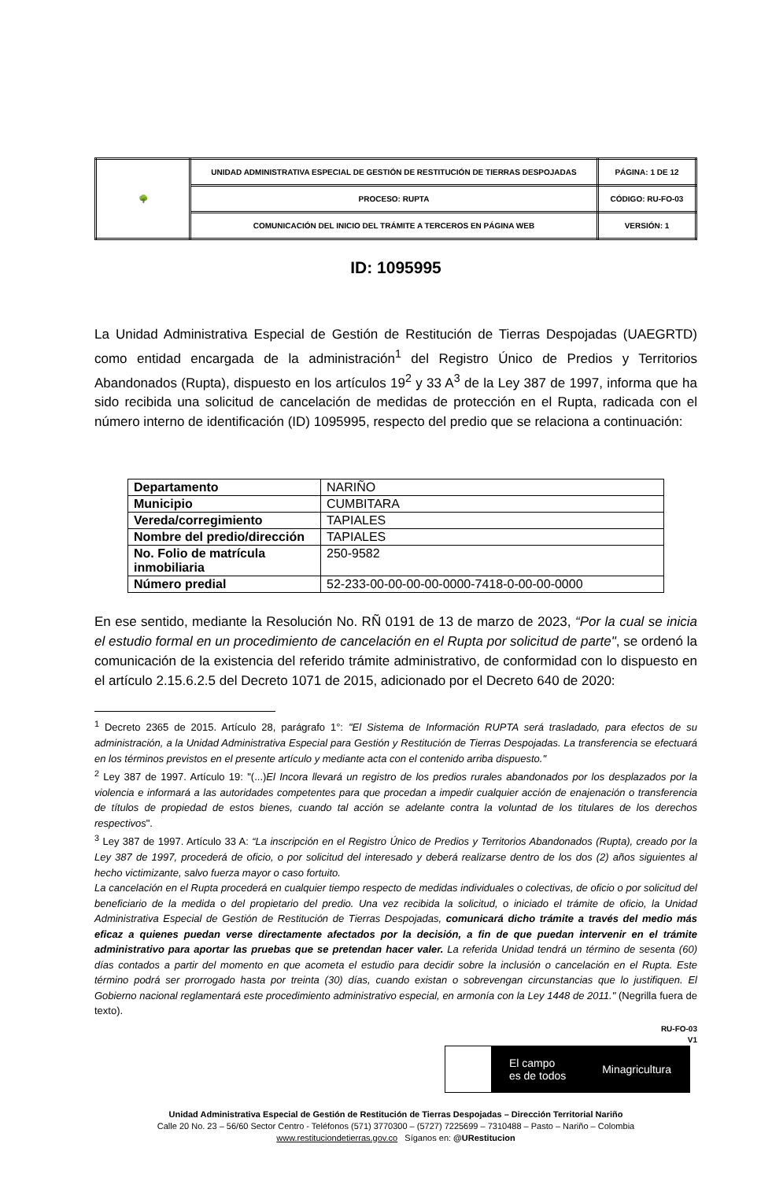| 🌳 | UNIDAD ADMINISTRATIVA ESPECIAL DE GESTIÓN DE RESTITUCIÓN DE TIERRAS DESPOJADAS | PÁGINA: 1 DE 12 |
| | PROCESO: RUPTA | CÓDIGO: RU-FO-03 |
| | COMUNICACIÓN DEL INICIO DEL TRÁMITE A TERCEROS EN PÁGINA WEB | VERSIÓN: 1 |
ID: 1095995
La Unidad Administrativa Especial de Gestión de Restitución de Tierras Despojadas (UAEGRTD) como entidad encargada de la administración<sup>1</sup> del Registro Único de Predios y Territorios Abandonados (Rupta), dispuesto en los artículos 19<sup>2</sup> y 33 A<sup>3</sup> de la Ley 387 de 1997, informa que ha sido recibida una solicitud de cancelación de medidas de protección en el Rupta, radicada con el número interno de identificación (ID) 1095995, respecto del predio que se relaciona a continuación:
| Departamento | NARIÑO |
| Municipio | CUMBITARA |
| Vereda/corregimiento | TAPIALES |
| Nombre del predio/dirección | TAPIALES |
| No. Folio de matrícula inmobiliaria | 250-9582 |
| Número predial | 52-233-00-00-00-00-0000-7418-0-00-00-0000 |
En ese sentido, mediante la Resolución No. RÑ 0191 de 13 de marzo de 2023, “Por la cual se inicia el estudio formal en un procedimiento de cancelación en el Rupta por solicitud de parte", se ordenó la comunicación de la existencia del referido trámite administrativo, de conformidad con lo dispuesto en el artículo 2.15.6.2.5 del Decreto 1071 de 2015, adicionado por el Decreto 640 de 2020:
<sup>1</sup> Decreto 2365 de 2015. Artículo 28, parágrafo 1°: "El Sistema de Información RUPTA será trasladado, para efectos de su administración, a la Unidad Administrativa Especial para Gestión y Restitución de Tierras Despojadas. La transferencia se efectuará en los términos previstos en el presente artículo y mediante acta con el contenido arriba dispuesto."
<sup>2</sup> Ley 387 de 1997. Artículo 19: "(...)El Incora llevará un registro de los predios rurales abandonados por los desplazados por la violencia e informará a las autoridades competentes para que procedan a impedir cualquier acción de enajenación o transferencia de títulos de propiedad de estos bienes, cuando tal acción se adelante contra la voluntad de los titulares de los derechos respectivos".
<sup>3</sup> Ley 387 de 1997. Artículo 33 A: “La inscripción en el Registro Único de Predios y Territorios Abandonados (Rupta), creado por la Ley 387 de 1997, procederá de oficio, o por solicitud del interesado y deberá realizarse dentro de los dos (2) años siguientes al hecho victimizante, salvo fuerza mayor o caso fortuito.
La cancelación en el Rupta procederá en cualquier tiempo respecto de medidas individuales o colectivas, de oficio o por solicitud del beneficiario de la medida o del propietario del predio. Una vez recibida la solicitud, o iniciado el trámite de oficio, la Unidad Administrativa Especial de Gestión de Restitución de Tierras Despojadas, comunicará dicho trámite a través del medio más eficaz a quienes puedan verse directamente afectados por la decisión, a fin de que puedan intervenir en el trámite administrativo para aportar las pruebas que se pretendan hacer valer. La referida Unidad tendrá un término de sesenta (60) días contados a partir del momento en que acometa el estudio para decidir sobre la inclusión o cancelación en el Rupta. Este término podrá ser prorrogado hasta por treinta (30) días, cuando existan o sobrevengan circunstancias que lo justifiquen. El Gobierno nacional reglamentará este procedimiento administrativo especial, en armonía con la Ley 1448 de 2011." (Negrilla fuera de texto).
RU-FO-03
V1
El campo
es de todos Minagricultura
Unidad Administrativa Especial de Gestión de Restitución de Tierras Despojadas – Dirección Territorial Nariño
Calle 20 No. 23 – 56/60 Sector Centro - Teléfonos (571) 3770300 – (5727) 7225699 – 7310488 – Pasto – Nariño – Colombia
www.restituciondetierras.gov.co Síganos en: @URestitucion